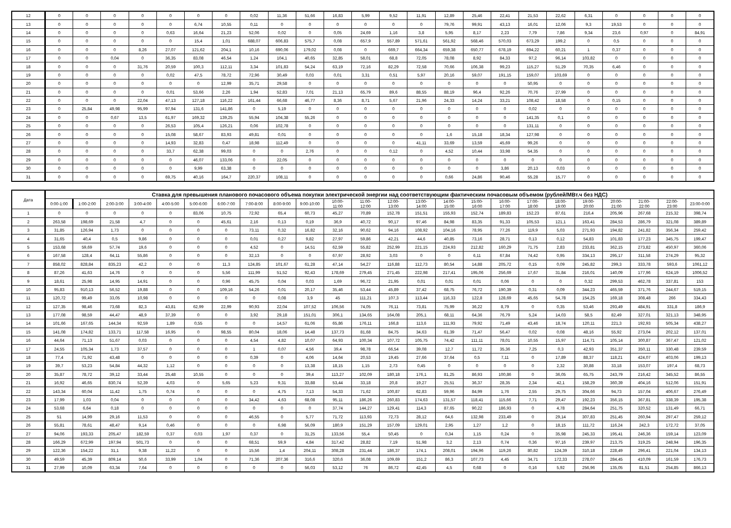| 12 | 0 | 0 | 0 | 0 | 0 | 0 | 0 | 0,02 | 11,36 | 51,66 | 16,83 | 5,99 | 9,52 | 11,91 | 12,89 | 25,46 | 22,41 | 21,53 | 22,62 | 6,31 | 0 | 0 | 0 | 0 |
| 13 | 0 | 0 | 0 | 0 | 0 | 6,74 | 10,55 | 0,11 | 0 | 0 | 0 | 0 | 0 | 0 | 79,76 | 99,91 | 43,13 | 16,01 | 12,06 | 9,3 | 19,53 | 0 | 0 | 0 |
| 14 | 0 | 0 | 0 | 0 | 0,63 | 16,64 | 21,23 | 52,06 | 0,02 | 0 | 0,05 | 24,69 | 1,16 | 3,8 | 5,95 | 8,17 | 2,23 | 7,79 | 7,86 | 9,34 | 23,6 | 0,97 | 0 | 84,91 |
| 15 | 0 | 0 | 0 | 0 | 0 | 15,4 | 1,01 | 688,07 | 606,83 | 575,7 | 0,08 | 657,9 | 557,89 | 571,61 | 561,92 | 568,46 | 570,03 | 673,29 | 199,2 | 0 | 0,5 | 0 | 0 | 0 |
| 16 | 0 | 0 | 0 | 8,26 | 27,07 | 121,62 | 204,1 | 10,16 | 690,06 | 179,02 | 0,08 | 0 | 669,7 | 664,34 | 659,38 | 650,77 | 678,19 | 694,22 | 60,21 | 1 | 0,37 | 0 | 0 | 0 |
| 17 | 0 | 0 | 0,04 | 0 | 36,35 | 83,08 | 46,54 | 1,24 | 104,1 | 40,65 | 32,85 | 58,01 | 68,8 | 72,05 | 78,08 | 8,92 | 84,33 | 97,2 | 96,14 | 103,82 | 0 | 0 | 0 | 0 |
| 18 | 0 | 0 | 0 | 31,76 | 20,59 | 100,3 | 112,11 | 3,34 | 101,83 | 54,24 | 63,19 | 72,16 | 82,29 | 72,58 | 70,66 | 106,38 | 99,23 | 115,27 | 51,29 | 70,35 | 6,46 | 0 | 0 | 0 |
| 19 | 0 | 0 | 0 | 0 | 0,02 | 47,5 | 78,72 | 72,96 | 30,49 | 0,03 | 0,01 | 3,31 | 0,51 | 5,97 | 20,16 | 59,07 | 191,15 | 159,07 | 103,69 | 0 | 0 | 0 | 0 | 0 |
| 20 | 0 | 0 | 0 | 0 | 0 | 0 | 12,99 | 35,71 | 29,58 | 0 | 0 | 0 | 0 | 0 | 0 | 0 | 0 | 50,95 | 0 | 0 | 0 | 0 | 0 | 0 |
| 21 | 0 | 0 | 0 | 0 | 0,01 | 53,66 | 2,26 | 1,94 | 52,83 | 7,01 | 21,13 | 65,79 | 89,6 | 88,55 | 88,19 | 96,4 | 92,26 | 70,76 | 27,99 | 0 | 0 | 0 | 0 | 0 |
| 22 | 0 | 0 | 0 | 22,04 | 47,13 | 127,18 | 116,22 | 161,44 | 66,68 | 46,77 | 8,36 | 8,71 | 5,67 | 21,96 | 24,33 | 14,24 | 33,21 | 108,42 | 18,58 | 0 | 0,15 | 0 | 0 | 0 |
| 23 | 0 | 25,84 | 49,98 | 95,99 | 97,94 | 131,6 | 141,86 | 0 | 5,19 | 0 | 0 | 0 | 0 | 0 | 0 | 0 | 0 | 0,02 | 0 | 0 | 0 | 0 | 0 | 0 |
| 24 | 0 | 0 | 0,67 | 13,5 | 61,97 | 169,32 | 139,25 | 55,94 | 104,38 | 55,26 | 0 | 0 | 0 | 0 | 0 | 0 | 0 | 141,35 | 0,1 | 0 | 0 | 0 | 0 | 0 |
| 25 | 0 | 0 | 0 | 0 | 26,53 | 105,4 | 126,21 | 0,06 | 102,78 | 0 | 0 | 0 | 0 | 0 | 0 | 0 | 0 | 131,11 | 0 | 0 | 0 | 0 | 0 | 0 |
| 26 | 0 | 0 | 0 | 0 | 15,08 | 58,67 | 83,93 | 49,81 | 0,01 | 0 | 0 | 0 | 0 | 0 | 1,6 | 15,18 | 18,34 | 127,98 | 0 | 0 | 0 | 0 | 0 | 0 |
| 27 | 0 | 0 | 0 | 0 | 14,93 | 32,83 | 0,47 | 18,98 | 112,49 | 0 | 0 | 0 | 0 | 41,11 | 33,69 | 13,59 | 45,69 | 99,26 | 0 | 0 | 0 | 0 | 0 | 0 |
| 28 | 0 | 0 | 0 | 0 | 33,7 | 62,38 | 99,03 | 0 | 0 | 2,76 | 0 | 0 | 0,12 | 0 | 4,52 | 10,44 | 33,98 | 54,35 | 0 | 0 | 0 | 0 | 0 | 0 |
| 29 | 0 | 0 | 0 | 0 | 0 | 46,07 | 133,06 | 0 | 22,05 | 0 | 0 | 0 | 0 | 0 | 0 | 0 | 0 | 0 | 0 | 0 | 0 | 0 | 0 | 0 |
| 30 | 0 | 0 | 0 | 0 | 0 | 9,99 | 63,38 | 0 | 0 | 0 | 0 | 0 | 0 | 0 | 0 | 0 | 3,86 | 20,13 | 0,03 | 0 | 0 | 0 | 0 | 0 |
| 31 | 0 | 0 | 0 | 0 | 69,75 | 40,16 | 164,7 | 220,37 | 108,11 | 0 | 0 | 0 | 0 | 0 | 0,66 | 24,86 | 90,46 | 55,28 | 15,77 | 0 | 0 | 0 | 0 | 0 |
| Дата | Ставка для превышения планового почасового объема покупки электрической энергии над соответствующим фактическим почасовым объемом (рублей/МВт.ч без НДС) | | | | | | | | | | | | | | | | | | | | | | | |
| --- | --- | --- | --- | --- | --- | --- | --- | --- | --- | --- | --- | --- | --- | --- | --- | --- | --- | --- | --- | --- | --- | --- | --- | --- |
| | 0:00-1:00 | 1:00-2:00 | 2:00-3:00 | 3:00-4:00 | 4:00-5:00 | 5:00-6:00 | 6:00-7:00 | 7:00-8:00 | 8:00-9:00 | 9:00-10:00 | 10:00- 11:00 | 11:00- 12:00 | 12:00- 13:00 | 13:00- 14:00 | 14:00- 15:00 | 15:00- 16:00 | 16:00- 17:00 | 17:00- 18:00 | 18:00- 19:00 | 19:00- 20:00 | 20:00- 21:00 | 21:00- 22:00 | 22:00- 23:00 | 23:00-0:00 |
| 1 | 0 | 0 | 0 | 0 | 0 | 83,06 | 10,75 | 72,92 | 65,4 | 60,73 | 45,27 | 70,89 | 152,78 | 151,51 | 155,93 | 152,74 | 189,83 | 152,23 | 87,61 | 216,4 | 205,96 | 267,68 | 215,32 | 398,74 |
| 2 | 263,58 | 198,69 | 21,58 | 4,7 | 0 | 0 | 45,61 | 2,16 | 0,13 | 0,19 | 36,9 | 40,72 | 90,17 | 97,46 | 84,98 | 83,35 | 91,33 | 105,53 | 121,1 | 163,41 | 284,53 | 286,79 | 321,08 | 389,89 |
| 3 | 31,85 | 126,94 | 1,73 | 0 | 0 | 0 | 0 | 73,11 | 0,32 | 16,82 | 32,16 | 90,62 | 94,16 | 108,92 | 104,16 | 78,95 | 77,26 | 119,9 | 5,03 | 271,93 | 194,82 | 241,82 | 356,34 | 259,42 |
| 4 | 31,65 | 40,4 | 0,5 | 9,86 | 0 | 0 | 0 | 0,01 | 0,27 | 9,82 | 27,97 | 59,86 | 42,21 | 44,6 | 40,85 | 73,16 | 28,71 | 0,13 | 0,12 | 54,83 | 101,83 | 177,23 | 345,75 | 199,47 |
| 5 | 153,68 | 59,69 | 57,74 | 19,6 | 0 | 0 | 0 | 4,52 | 0 | 14,51 | 62,59 | 55,82 | 252,99 | 221,15 | 224,93 | 212,82 | 160,29 | 71,75 | 2,83 | 233,81 | 362,15 | 273,82 | 450,97 | 360,06 |
| 6 | 167,58 | 128,4 | 64,11 | 55,86 | 0 | 0 | 0 | 32,13 | 0 | 0 | 67,97 | 28,92 | 3,03 | 0 | 0 | 6,11 | 67,84 | 74,42 | 0,95 | 334,13 | 295,17 | 311,58 | 274,29 | 95,32 |
| 7 | 858,02 | 828,84 | 835,23 | 42,2 | 0 | 0 | 11,3 | 124,85 | 101,67 | 61,28 | 47,14 | 54,27 | 116,88 | 112,73 | 80,54 | 14,88 | 205,72 | 0,15 | 0,09 | 245,82 | 299,3 | 333,78 | 593,6 | 1061,12 |
| 8 | 87,26 | 41,63 | 14,76 | 0 | 0 | 0 | 5,56 | 111,99 | 51,52 | 92,43 | 178,69 | 279,45 | 271,45 | 222,98 | 217,41 | 195,06 | 256,69 | 17,67 | 31,84 | 216,01 | 140,09 | 177,96 | 624,19 | 1006,52 |
| 9 | 18,61 | 25,98 | 14,95 | 14,91 | 0 | 0 | 0,96 | 45,75 | 0,04 | 0,03 | 1,69 | 96,72 | 21,95 | 0,01 | 0,01 | 0,01 | 0,06 | 0 | 0 | 0,32 | 299,53 | 462,78 | 337,81 | 153 |
| 10 | 95,83 | 910,13 | 56,52 | 19,88 | 0 | 0 | 109,16 | 54,26 | 0,01 | 20,17 | 35,46 | 53,44 | 45,89 | 37,42 | 68,75 | 76,72 | 190,39 | 0,31 | 0,09 | 344,23 | 465,59 | 371,76 | 244,67 | 519,15 |
| 11 | 120,72 | 99,49 | 33,05 | 10,98 | 0 | 0 | 0 | 0 | 0,08 | 3,9 | 45 | 111,21 | 107,3 | 113,44 | 116,33 | 122,8 | 128,69 | 45,65 | 54,78 | 154,25 | 169,18 | 308,48 | 266 | 334,43 |
| 12 | 127,35 | 98,46 | 73,68 | 82,3 | 43,81 | 62,99 | 22,99 | 90,93 | 22,04 | 107,52 | 106,56 | 74,05 | 76,11 | 73,81 | 75,99 | 36,22 | 8,79 | 0 | 0,35 | 53,46 | 293,49 | 484,91 | 331,8 | 186,9 |
| 13 | 177,08 | 98,59 | 44,47 | 48,9 | 37,39 | 0 | 0 | 3,92 | 29,18 | 151,01 | 306,1 | 134,65 | 164,08 | 205,1 | 68,11 | 64,36 | 76,79 | 5,24 | 14,03 | 58,5 | 82,49 | 327,01 | 321,13 | 348,95 |
| 14 | 101,66 | 167,65 | 144,34 | 92,59 | 1,89 | 0,55 | 0 | 0 | 14,57 | 61,06 | 65,86 | 176,11 | 166,8 | 113,6 | 111,93 | 79,92 | 71,49 | 43,46 | 18,74 | 120,11 | 221,3 | 192,93 | 505,34 | 438,27 |
| 15 | 141,08 | 174,82 | 133,71 | 117,58 | 16,95 | 0 | 98,55 | 80,04 | 18,06 | 14,48 | 137,73 | 81,68 | 84,75 | 34,63 | 61,39 | 71,47 | 56,47 | 0,02 | 0,08 | 48,16 | 55,92 | 273,04 | 202,12 | 137,01 |
| 16 | 44,64 | 71,13 | 51,67 | 0,03 | 0 | 0 | 0 | 4,54 | 4,82 | 10,07 | 64,93 | 100,34 | 107,72 | 105,75 | 74,42 | 111,11 | 78,01 | 10,55 | 15,97 | 114,71 | 105,14 | 300,87 | 367,47 | 121,02 |
| 17 | 24,55 | 105,34 | 1,73 | 37,57 | 0 | 0 | 0 | 1 | 0,07 | 4,56 | 39,4 | 98,78 | 66,54 | 39,08 | 12,7 | 11,72 | 35,36 | 7,25 | 0,3 | 42,93 | 351,37 | 350,11 | 330,48 | 239,59 |
| 18 | 77,4 | 71,92 | 43,48 | 0 | 0 | 0 | 0 | 0,39 | 0 | 4,06 | 14,64 | 20,53 | 19,45 | 27,66 | 37,64 | 0,5 | 7,11 | 0 | 17,89 | 88,37 | 118,21 | 424,07 | 403,06 | 199,13 |
| 19 | 39,7 | 53,23 | 54,84 | 44,32 | 1,12 | 0 | 0 | 0 | 0 | 13,38 | 18,15 | 1,15 | 2,73 | 0,45 | 0 | 0 | 0 | 0 | 2,32 | 30,88 | 33,18 | 153,07 | 197,4 | 68,73 |
| 20 | 35,87 | 78,72 | 39,12 | 33,44 | 25,48 | 10,55 | 0 | 0 | 0 | 39,4 | 113,27 | 102,09 | 180,18 | 176,1 | 81,25 | 86,93 | 100,86 | 0 | 36,05 | 65,75 | 243,79 | 216,42 | 345,52 | 86,55 |
| 21 | 16,92 | 46,65 | 830,74 | 52,39 | 4,03 | 0 | 5,65 | 5,23 | 9,31 | 33,88 | 53,44 | 33,18 | 20,8 | 19,27 | 25,51 | 36,37 | 28,35 | 2,34 | 42,1 | 158,29 | 360,39 | 404,16 | 512,06 | 151,91 |
| 22 | 143,34 | 60,04 | 11,42 | 1,75 | 0,74 | 0 | 0 | 0 | 4,75 | 7,13 | 54,33 | 71,62 | 100,87 | 62,83 | 59,96 | 84,99 | 1,76 | 2,55 | 29,75 | 304,66 | 94,73 | 157,04 | 406,67 | 276,49 |
| 23 | 17,99 | 1,03 | 0,04 | 0 | 0 | 0 | 0 | 34,42 | 4,63 | 68,08 | 95,11 | 186,26 | 260,83 | 174,63 | 131,57 | 118,41 | 115,66 | 7,71 | 29,47 | 192,23 | 356,15 | 367,81 | 338,39 | 195,38 |
| 24 | 53,68 | 6,64 | 0,18 | 0 | 0 | 0 | 0 | 0 | 0 | 0 | 37,74 | 144,27 | 129,41 | 114,3 | 87,65 | 90,22 | 186,93 | 0 | 4,78 | 284,64 | 251,75 | 320,52 | 131,49 | 66,71 |
| 25 | 51 | 14,99 | 29,16 | 11,53 | 0 | 0 | 0 | 46,55 | 0 | 5,77 | 71,72 | 113,93 | 72,73 | 28,12 | 64,6 | 132,98 | 233,49 | 0 | 29,14 | 307,83 | 251,45 | 260,94 | 297,47 | 259,12 |
| 26 | 55,81 | 78,61 | 48,47 | 9,14 | 0,46 | 0 | 0 | 0 | 6,98 | 56,09 | 180,9 | 151,29 | 157,09 | 129,01 | 2,95 | 1,27 | 1,2 | 0 | 18,15 | 111,72 | 116,24 | 242,3 | 172,72 | 37,05 |
| 27 | 94,06 | 193,33 | 205,47 | 182,59 | 0,37 | 0,03 | 1,97 | 0,37 | 0 | 31,25 | 133,56 | 55,4 | 50,45 | 0 | 0,34 | 1,15 | 0,24 | 0 | 35,98 | 245,33 | 195,41 | 246,36 | 159,14 | 123,09 |
| 28 | 166,29 | 672,99 | 197,94 | 501,73 | 0 | 0 | 0 | 68,51 | 59,9 | 4,84 | 317,42 | 28,82 | 7,19 | 51,98 | 3,2 | 2,13 | 0,74 | 0,36 | 97,16 | 239,97 | 213,75 | 319,25 | 248,94 | 196,35 |
| 29 | 122,36 | 154,22 | 31,1 | 9,38 | 11,22 | 0 | 0 | 15,56 | 1,4 | 204,11 | 308,28 | 231,44 | 186,37 | 174,1 | 208,01 | 194,96 | 119,26 | 80,82 | 124,39 | 310,18 | 228,49 | 296,41 | 221,04 | 134,13 |
| 30 | 49,59 | 45,39 | 809,14 | 50,6 | 33,99 | 1,04 | 0 | 71,36 | 207,36 | 316,6 | 320,6 | 36,08 | 109,69 | 151,2 | 86,3 | 107,73 | 4,45 | 34,71 | 172,33 | 278,07 | 284,45 | 410,09 | 161,59 | 176,73 |
| 31 | 27,99 | 10,09 | 63,34 | 7,64 | 0 | 0 | 0 | 0 | 0 | 56,03 | 53,12 | 76 | 86,72 | 42,45 | 4,5 | 0,68 | 0 | 0,16 | 5,92 | 256,96 | 135,05 | 81,51 | 254,85 | 866,13 |